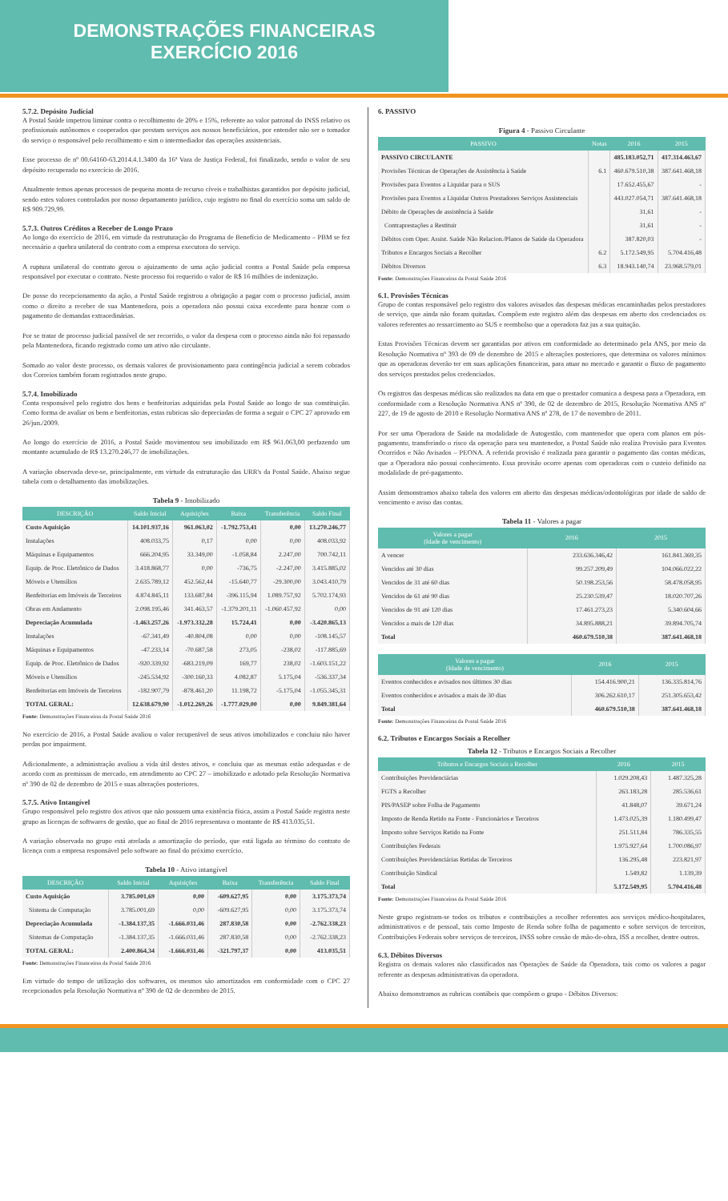DEMONSTRAÇÕES FINANCEIRAS
EXERCÍCIO 2016
5.7.2. Depósito Judicial
A Postal Saúde impetrou liminar contra o recolhimento de 20% e 15%, referente ao valor patronal do INSS relativo os profissionais autônomos e cooperados que prestam serviços aos nossos beneficiários, por entender não ser o tomador do serviço o responsável pelo recolhimento e sim o intermediador das operações assistenciais.
Esse processo de nº 00.64160-63.2014.4.1.3400 da 16ª Vara de Justiça Federal, foi finalizado, sendo o valor de seu depósito recuperado no exercício de 2016.
Atualmente temos apenas processos de pequena monta de recurso cíveis e trabalhistas garantidos por depósito judicial, sendo estes valores controlados por nosso departamento jurídico, cujo registro no final do exercício soma um saldo de R$ 909.729,99.
5.7.3. Outros Créditos a Receber de Longo Prazo
Ao longo do exercício de 2016, em virtude da restruturação do Programa de Benefício de Medicamento – PBM se fez necessário a quebra unilateral do contrato com a empresa executora do serviço.
A ruptura unilateral do contrato gerou o ajuizamento de uma ação judicial contra a Postal Saúde pela empresa responsável por executar o contrato. Neste processo foi requerido o valor de R$ 16 milhões de indenização.
De posse do recepcionamento da ação, a Postal Saúde registrou a obrigação a pagar com o processo judicial, assim como o direito a receber de sua Mantenedora, pois a operadora não possui caixa excedente para honrar com o pagamento de demandas extraordinárias.
Por se tratar de processo judicial passível de ser recorrido, o valor da despesa com o processo ainda não foi repassado pela Mantenedora, ficando registrado como um ativo não circulante.
Somado ao valor deste processo, os demais valores de provisionamento para contingência judicial a serem cobrados dos Correios também foram registrados neste grupo.
5.7.4. Imobilizado
Conta responsável pelo registro dos bens e benfeitorias adquiridas pela Postal Saúde ao longo de sua constituição. Como forma de avaliar os bens e benfeitorias, estas rubricas são depreciadas de forma a seguir o CPC 27 aprovado em 26/jun./2009.
Ao longo do exercício de 2016, a Postal Saúde movimentou seu imobilizado em R$ 961.063,00 perfazendo um montante acumulado de R$ 13.270.246,77 de imobilizações.
A variação observada deve-se, principalmente, em virtude da estruturação das URR's da Postal Saúde. Abaixo segue tabela com o detalhamento das imobilizações.
Tabela 9 - Imobilizado
| DESCRIÇÃO | Saldo Inicial | Aquisições | Baixa | Transferência | Saldo Final |
| --- | --- | --- | --- | --- | --- |
| Custo Aquisição | 14.101.937,16 | 961.063,02 | -1.792.753,41 | 0,00 | 13.270.246,77 |
| Instalações | 408.033,75 | 0,17 | 0,00 | 0,00 | 408.033,92 |
| Máquinas e Equipamentos | 666.204,95 | 33.349,00 | -1.058,84 | 2.247,00 | 700.742,11 |
| Equip. de Proc. Eletrônico de Dados | 3.418.868,77 | 0,00 | -736,75 | -2.247,00 | 3.415.885,02 |
| Móveis e Utensílios | 2.635.789,12 | 452.562,44 | -15.640,77 | -29.300,00 | 3.043.410,79 |
| Benfeitorias em Imóveis de Terceiros | 4.874.845,11 | 133.687,84 | -396.115,94 | 1.089.757,92 | 5.702.174,93 |
| Obras em Andamento | 2.098.195,46 | 341.463,57 | -1.379.201,11 | -1.060.457,92 | 0,00 |
| Depreciação Acumulada | -1.463.257,26 | -1.973.332,28 | 15.724,41 | 0,00 | -3.420.865,13 |
| Instalações | -67.341,49 | -40.804,08 | 0,00 | 0,00 | -108.145,57 |
| Máquinas e Equipamentos | -47.233,14 | -70.687,58 | 273,05 | -238,02 | -117.885,69 |
| Equip. de Proc. Eletrônico de Dados | -920.339,92 | -683.219,09 | 169,77 | 238,02 | -1.603.151,22 |
| Móveis e Utensílios | -245.534,92 | -300.160,33 | 4.082,87 | 5.175,04 | -536.337,34 |
| Benfeitorias em Imóveis de Terceiros | -182.907,79 | -878.461,20 | 11.198,72 | -5.175,04 | -1.055.345,31 |
| TOTAL GERAL: | 12.638.679,90 | -1.012.269,26 | -1.777.029,00 | 0,00 | 9.849.381,64 |
Fonte: Demonstrações Financeiras da Postal Saúde 2016
No exercício de 2016, a Postal Saúde avaliou o valor recuperável de seus ativos imobilizados e concluiu não haver perdas por impairment.
Adicionalmente, a administração avaliou a vida útil destes ativos, e concluiu que as mesmas estão adequadas e de acordo com as premissas de mercado, em atendimento ao CPC 27 – imobilizado e adotado pela Resolução Normativa nº 390 de 02 de dezembro de 2015 e suas alterações posteriores.
5.7.5. Ativo Intangível
Grupo responsável pelo registro dos ativos que não possuem uma existência física, assim a Postal Saúde registra neste grupo as licenças de softwares de gestão, que ao final de 2016 representava o montante de R$ 413.035,51.
A variação observada no grupo está atrelada a amortização do período, que está ligada ao término do contrato de licença com a empresa responsável pelo software ao final do próximo exercício.
Tabela 10 - Ativo intangível
| DESCRIÇÃO | Saldo Inicial | Aquisições | Baixa | Transferência | Saldo Final |
| --- | --- | --- | --- | --- | --- |
| Custo Aquisição | 3.785.001,69 | 0,00 | -609.627,95 | 0,00 | 3.175.373,74 |
| Sistema de Computação | 3.785.001,69 | 0,00 | -609.627,95 | 0,00 | 3.175.373,74 |
| Depreciação Acumulada | -1.384.137,35 | -1.666.031,46 | 287.830,58 | 0,00 | -2.762.338,23 |
| Sistemas de Computação | -1.384.137,35 | -1.666.031,46 | 287.830,58 | 0,00 | -2.762.338,23 |
| TOTAL GERAL: | 2.400.864,34 | -1.666.031,46 | -321.797,37 | 0,00 | 413.035,51 |
Fonte: Demonstrações Financeiras da Postal Saúde 2016
Em virtude do tempo de utilização dos softwares, os mesmos são amortizados em conformidade com o CPC 27 recepcionados pela Resolução Normativa nº 390 de 02 de dezembro de 2015.
6. PASSIVO
Figura 4 - Passivo Circulante
| PASSIVO | Notas | 2016 | 2015 |
| --- | --- | --- | --- |
| PASSIVO CIRCULANTE | | 485.183.052,71 | 417.314.463,67 |
| Provisões Técnicas de Operações de Assistência à Saúde | 6.1 | 460.679.510,38 | 387.641.468,18 |
| Provisões para Eventos a Liquidar para o SUS | | 17.652.455,67 | - |
| Provisões para Eventos a Liquidar Outros Prestadores Serviços Assistenciais | | 443.027.054,71 | 387.641.468,18 |
| Débito de Operações de assistência à Saúde | | 31,61 | - |
| Contraprestações a Restituir | | 31,61 | - |
| Débitos com Oper. Assist. Saúde Não Relacion./Planos de Saúde da Operadora | | 387.820,03 | - |
| Tributos e Encargos Sociais a Recolher | 6.2 | 5.172.549,95 | 5.704.416,48 |
| Débitos Diversos | 6.3 | 18.943.140,74 | 23.968.579,01 |
Fonte: Demonstrações Financeiras da Postal Saúde 2016
6.1. Provisões Técnicas
Grupo de contas responsável pelo registro dos valores avisados das despesas médicas encaminhadas pelos prestadores de serviço, que ainda não foram quitadas. Compõem este registro além das despesas em aberto dos credenciados os valores referentes ao ressarcimento ao SUS e reembolso que a operadora faz jus a sua quitação.
Estas Provisões Técnicas devem ser garantidas por ativos em conformidade ao determinado pela ANS, por meio da Resolução Normativa nº 393 de 09 de dezembro de 2015 e alterações posteriores, que determina os valores mínimos que as operadoras deverão ter em suas aplicações financeiras, para atuar no mercado e garantir o fluxo de pagamento dos serviços prestados pelos credenciados.
Os registros das despesas médicas são realizados na data em que o prestador comunica a despesa para a Operadora, em conformidade com a Resolução Normativa ANS nº 390, de 02 de dezembro de 2015, Resolução Normativa ANS nº 227, de 19 de agosto de 2010 e Resolução Normativa ANS nº 278, de 17 de novembro de 2011.
Por ser uma Operadora de Saúde na modalidade de Autogestão, com mantenedor que opera com planos em pós-pagamento, transferindo o risco da operação para seu mantenedor, a Postal Saúde não realiza Provisão para Eventos Ocorridos e Não Avisados – PEONA. A referida provisão é realizada para garantir o pagamento das contas médicas, que a Operadora não possui conhecimento. Essa provisão ocorre apenas com operadoras com o custeio definido na modalidade de pré-pagamento.
Assim demonstramos abaixo tabela dos valores em aberto das despesas médicas/odontológicas por idade de saldo de vencimento e aviso das contas.
Tabela 11 - Valores a pagar
| Valores a pagar (Idade de vencimento) | 2016 | 2015 |
| --- | --- | --- |
| A vencer | 233.636.346,42 | 161.841.369,35 |
| Vencidos até 30 dias | 99.257.209,49 | 104.066.022,22 |
| Vencidos de 31 até 60 dias | 50.198.253,56 | 58.478.058,95 |
| Vencidos de 61 até 90 dias | 25.230.539,47 | 18.020.707,26 |
| Vencidos de 91 até 120 dias | 17.461.273,23 | 5.340.604,66 |
| Vencidos a mais de 120 dias | 34.895.888,21 | 39.894.705,74 |
| Total | 460.679.510,38 | 387.641.468,18 |
| Valores a pagar (Idade de vencimento) | 2016 | 2015 |
| --- | --- | --- |
| Eventos conhecidos e avisados nos últimos 30 dias | 154.416.900,21 | 136.335.814,76 |
| Eventos conhecidos e avisados a mais de 30 dias | 306.262.610,17 | 251.305.653,42 |
| Total | 460.679.510,38 | 387.641.468,18 |
Fonte: Demonstrações Financeiras da Postal Saúde 2016
6.2. Tributos e Encargos Sociais a Recolher
Tabela 12 - Tributos e Encargos Sociais a Recolher
| Tributos e Encargos Sociais a Recolher | 2016 | 2015 |
| --- | --- | --- |
| Contribuições Previdenciárias | 1.029.208,43 | 1.487.325,28 |
| FGTS a Recolher | 263.183,28 | 285.536,61 |
| PIS/PASEP sobre Folha de Pagamento | 41.848,07 | 39.671,24 |
| Imposto de Renda Retido na Fonte - Funcionários e Terceiros | 1.473.025,39 | 1.180.499,47 |
| Imposto sobre Serviços Retido na Fonte | 251.511,84 | 786.335,55 |
| Contribuições Federais | 1.975.927,64 | 1.700.086,97 |
| Contribuições Previdenciárias Retidas de Terceiros | 136.295,48 | 223.821,97 |
| Contribuição Sindical | 1.549,82 | 1.139,39 |
| Total | 5.172.549,95 | 5.704.416,48 |
Fonte: Demonstrações Financeiras da Postal Saúde 2016
Neste grupo registram-se todos os tributos e contribuições a recolher referentes aos serviços médico-hospitalares, administrativos e de pessoal, tais como Imposto de Renda sobre folha de pagamento e sobre serviços de terceiros, Contribuições Federais sobre serviços de terceiros, INSS sobre cessão de mão-de-obra, ISS a recolher, dentre outros.
6.3. Débitos Diversos
Registra os demais valores não classificados nas Operações de Saúde da Operadora, tais como os valores a pagar referente as despesas administrativas da operadora.
Abaixo demonstramos as rubricas contábeis que compõem o grupo - Débitos Diversos: